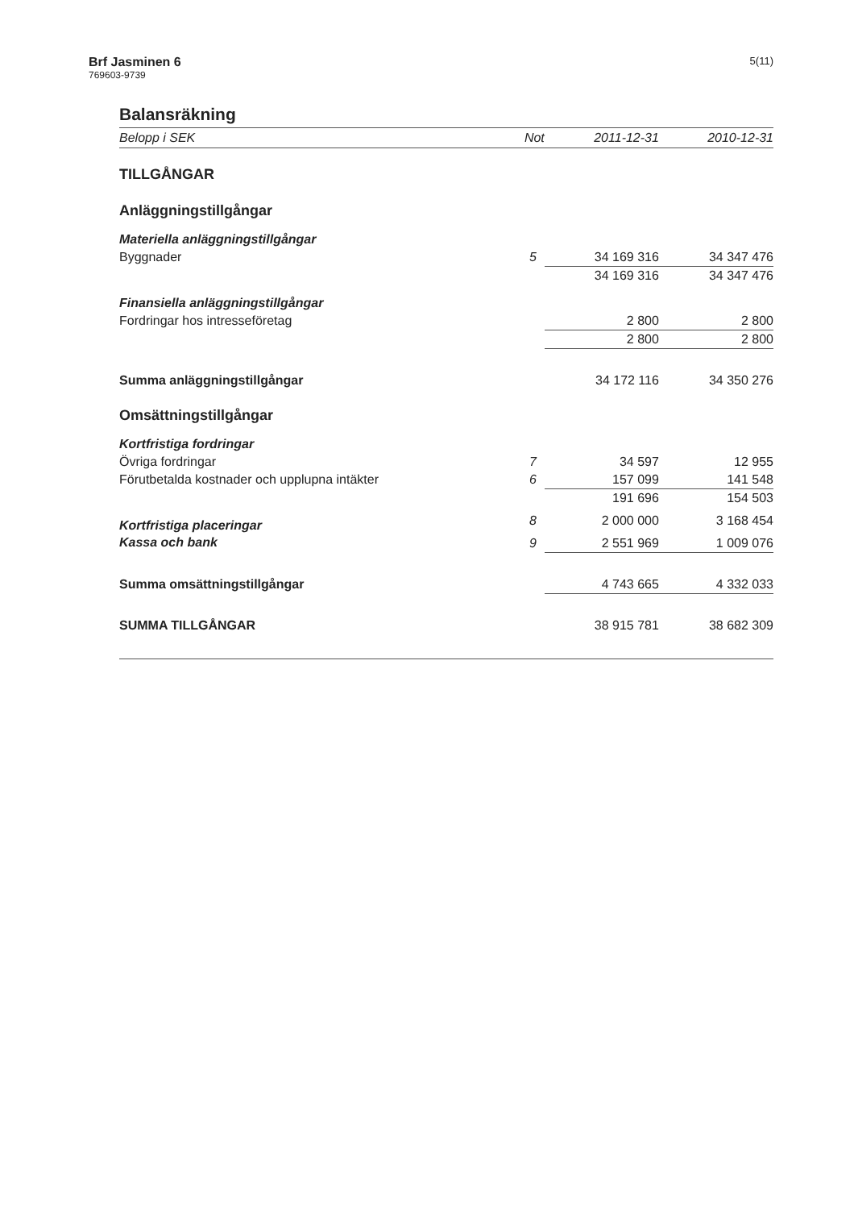Brf Jasminen 6
769603-9739
5(11)
Balansräkning
| Belopp i SEK | Not | 2011-12-31 | 2010-12-31 |
| --- | --- | --- | --- |
| TILLGÅNGAR | | | |
| Anläggningstillgångar | | | |
| Materiella anläggningstillgångar | | | |
| Byggnader | 5 | 34 169 316 | 34 347 476 |
| | | 34 169 316 | 34 347 476 |
| Finansiella anläggningstillgångar | | | |
| Fordringar hos intresseföretag | | 2 800 | 2 800 |
| | | 2 800 | 2 800 |
| Summa anläggningstillgångar | | 34 172 116 | 34 350 276 |
| Omsättningstillgångar | | | |
| Kortfristiga fordringar | | | |
| Övriga fordringar | 7 | 34 597 | 12 955 |
| Förutbetalda kostnader och upplupna intäkter | 6 | 157 099 | 141 548 |
| | | 191 696 | 154 503 |
| Kortfristiga placeringar | 8 | 2 000 000 | 3 168 454 |
| Kassa och bank | 9 | 2 551 969 | 1 009 076 |
| Summa omsättningstillgångar | | 4 743 665 | 4 332 033 |
| SUMMA TILLGÅNGAR | | 38 915 781 | 38 682 309 |